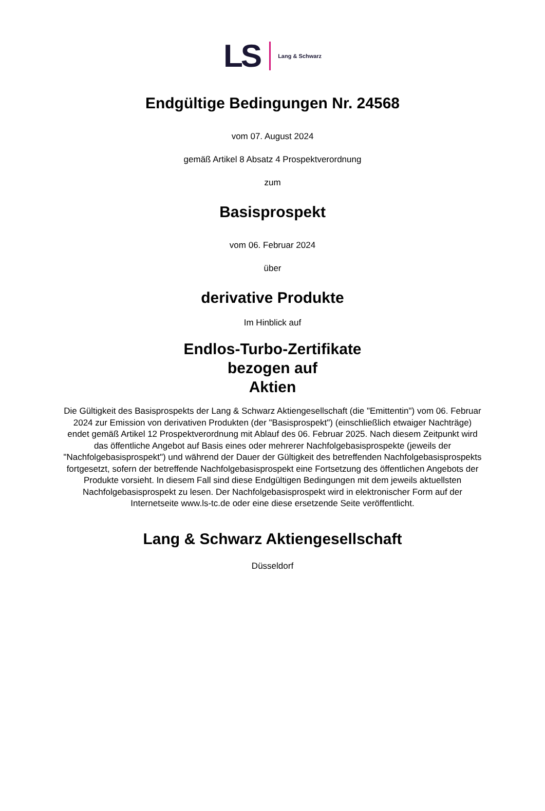LS Lang & Schwarz
Endgültige Bedingungen Nr. 24568
vom 07. August 2024
gemäß Artikel 8 Absatz 4 Prospektverordnung
zum
Basisprospekt
vom 06. Februar 2024
über
derivative Produkte
Im Hinblick auf
Endlos-Turbo-Zertifikate
bezogen auf
Aktien
Die Gültigkeit des Basisprospekts der Lang & Schwarz Aktiengesellschaft (die "Emittentin") vom 06. Februar 2024 zur Emission von derivativen Produkten (der "Basisprospekt") (einschließlich etwaiger Nachträge) endet gemäß Artikel 12 Prospektverordnung mit Ablauf des 06. Februar 2025. Nach diesem Zeitpunkt wird das öffentliche Angebot auf Basis eines oder mehrerer Nachfolgebasisprospekte (jeweils der "Nachfolgebasisprospekt") und während der Dauer der Gültigkeit des betreffenden Nachfolgebasisprospekts fortgesetzt, sofern der betreffende Nachfolgebasisprospekt eine Fortsetzung des öffentlichen Angebots der Produkte vorsieht. In diesem Fall sind diese Endgültigen Bedingungen mit dem jeweils aktuellsten Nachfolgebasisprospekt zu lesen. Der Nachfolgebasisprospekt wird in elektronischer Form auf der Internetseite www.ls-tc.de oder eine diese ersetzende Seite veröffentlicht.
Lang & Schwarz Aktiengesellschaft
Düsseldorf